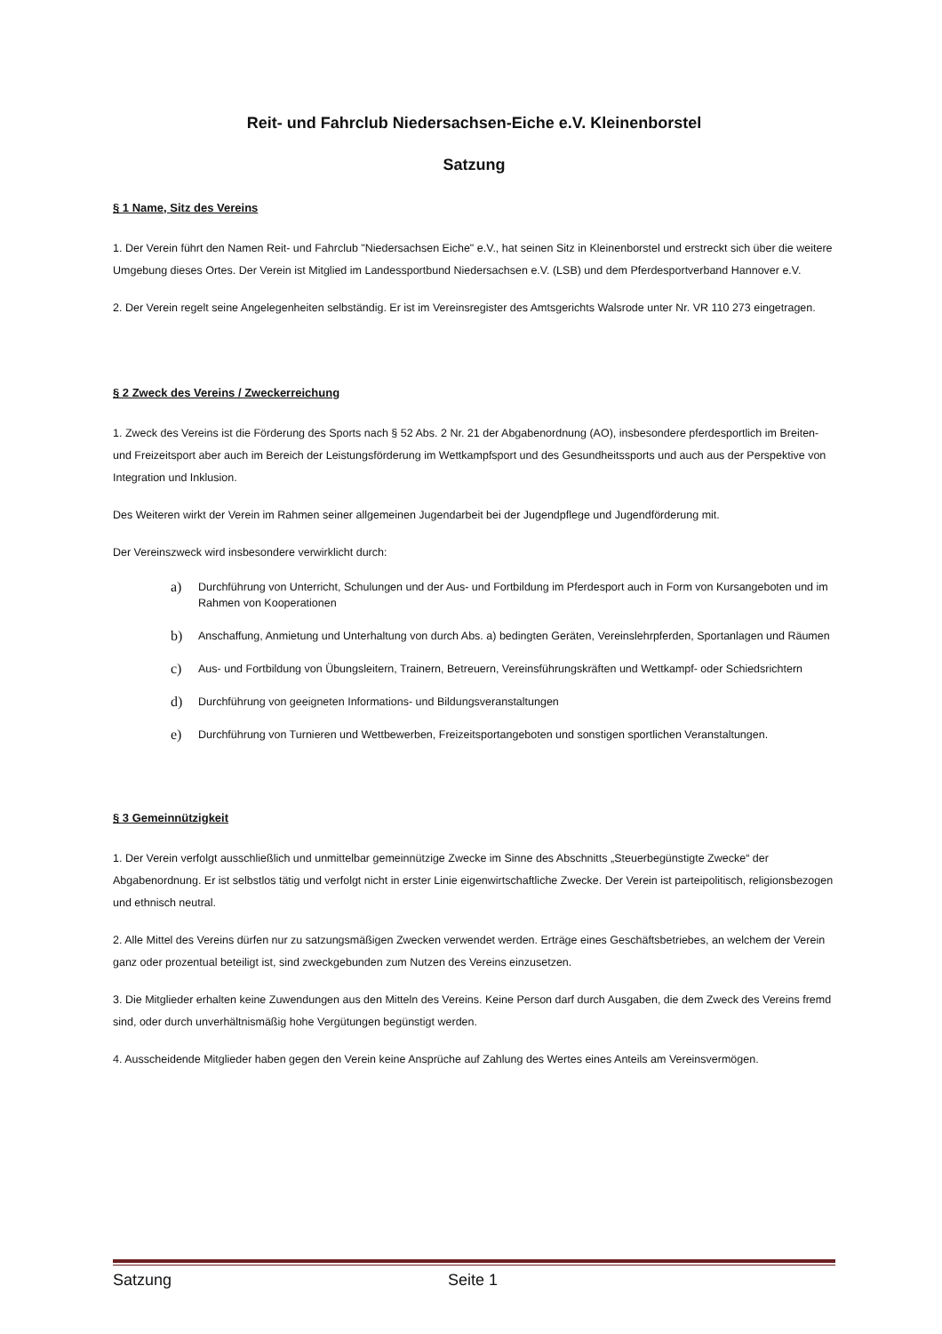Reit- und Fahrclub Niedersachsen-Eiche e.V. Kleinenborstel
Satzung
§ 1 Name, Sitz des Vereins
1. Der Verein führt den Namen Reit- und Fahrclub "Niedersachsen Eiche" e.V., hat seinen Sitz in Kleinenborstel und erstreckt sich über die weitere Umgebung dieses Ortes. Der Verein ist Mitglied im Landessportbund Niedersachsen e.V. (LSB) und dem Pferdesportverband Hannover e.V.
2. Der Verein regelt seine Angelegenheiten selbständig. Er ist im Vereinsregister des Amtsgerichts Walsrode unter Nr. VR 110 273 eingetragen.
§ 2 Zweck des Vereins / Zweckerreichung
1. Zweck des Vereins ist die Förderung des Sports nach § 52 Abs. 2 Nr. 21 der Abgabenordnung (AO), insbesondere pferdesportlich im Breiten- und Freizeitsport aber auch im Bereich der Leistungsförderung im Wettkampfsport und des Gesundheitssports und auch aus der Perspektive von Integration und Inklusion.
Des Weiteren wirkt der Verein im Rahmen seiner allgemeinen Jugendarbeit bei der Jugendpflege und Jugendförderung mit.
Der Vereinszweck wird insbesondere verwirklicht durch:
a)
Durchführung von Unterricht, Schulungen und der Aus- und Fortbildung im Pferdesport auch in Form von Kursangeboten und im Rahmen von Kooperationen
b)
Anschaffung, Anmietung und Unterhaltung von durch Abs. a) bedingten Geräten, Vereinslehrpferden, Sportanlagen und Räumen
c)
Aus- und Fortbildung von Übungsleitern, Trainern, Betreuern, Vereinsführungskräften und Wettkampf- oder Schiedsrichtern
d)
Durchführung von geeigneten Informations- und Bildungsveranstaltungen
e)
Durchführung von Turnieren und Wettbewerben, Freizeitsportangeboten und sonstigen sportlichen Veranstaltungen.
§ 3 Gemeinnützigkeit
1. Der Verein verfolgt ausschließlich und unmittelbar gemeinnützige Zwecke im Sinne des Abschnitts „Steuerbegünstigte Zwecke“ der Abgabenordnung. Er ist selbstlos tätig und verfolgt nicht in erster Linie eigenwirtschaftliche Zwecke. Der Verein ist parteipolitisch, religionsbezogen und ethnisch neutral.
2. Alle Mittel des Vereins dürfen nur zu satzungsmäßigen Zwecken verwendet werden. Erträge eines Geschäftsbetriebes, an welchem der Verein ganz oder prozentual beteiligt ist, sind zweckgebunden zum Nutzen des Vereins einzusetzen.
3. Die Mitglieder erhalten keine Zuwendungen aus den Mitteln des Vereins. Keine Person darf durch Ausgaben, die dem Zweck des Vereins fremd sind, oder durch unverhältnismäßig hohe Vergütungen begünstigt werden.
4. Ausscheidende Mitglieder haben gegen den Verein keine Ansprüche auf Zahlung des Wertes eines Anteils am Vereinsvermögen.
Satzung Seite 1